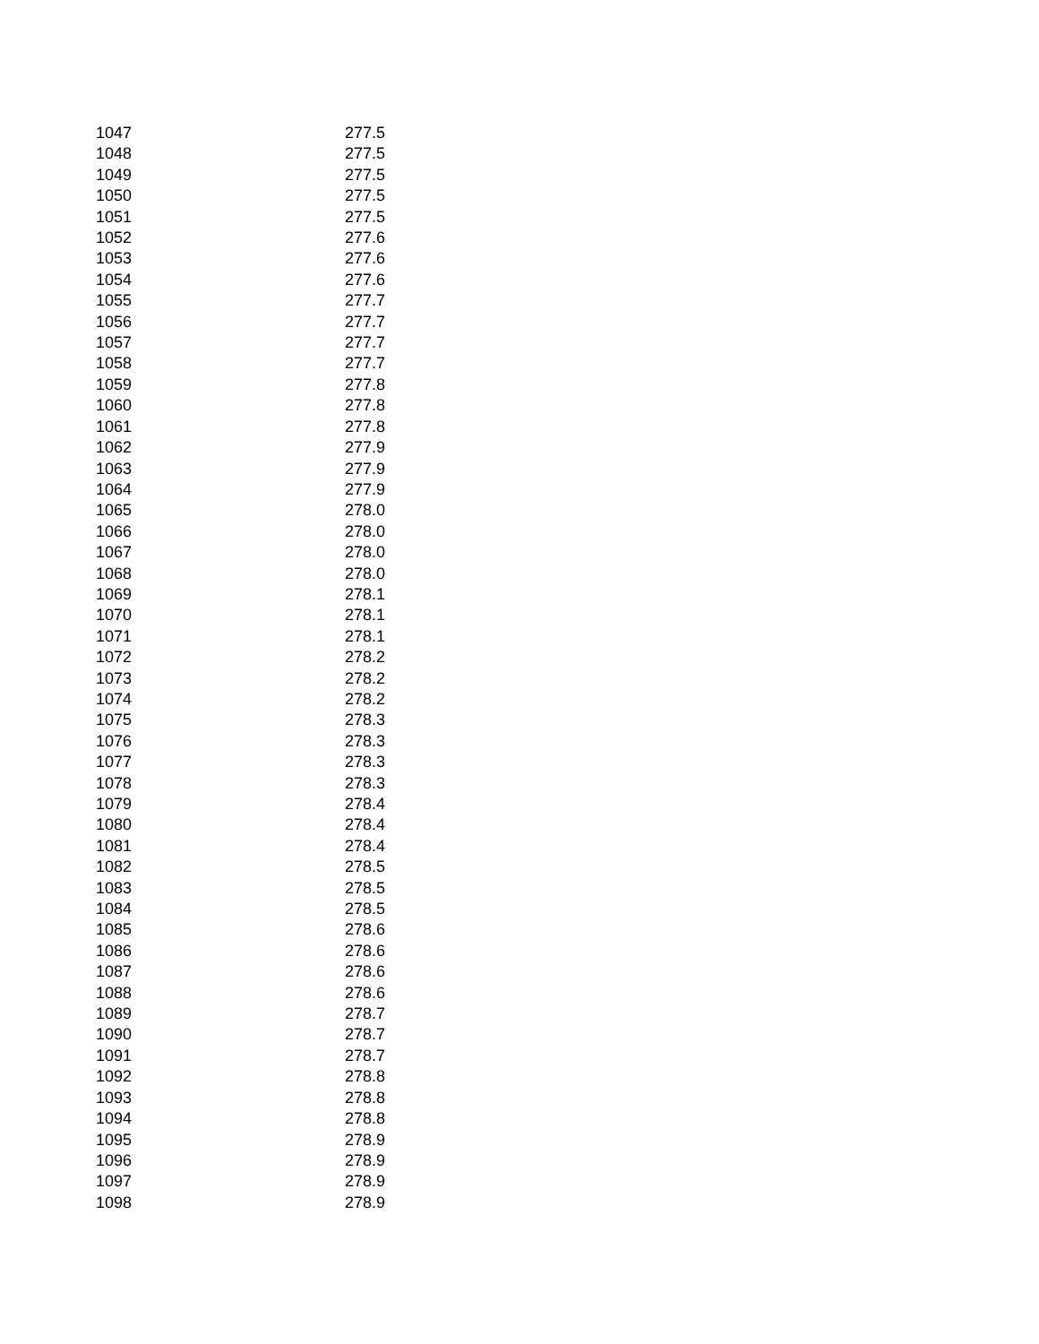| 1047 | 277.5 |
| 1048 | 277.5 |
| 1049 | 277.5 |
| 1050 | 277.5 |
| 1051 | 277.5 |
| 1052 | 277.6 |
| 1053 | 277.6 |
| 1054 | 277.6 |
| 1055 | 277.7 |
| 1056 | 277.7 |
| 1057 | 277.7 |
| 1058 | 277.7 |
| 1059 | 277.8 |
| 1060 | 277.8 |
| 1061 | 277.8 |
| 1062 | 277.9 |
| 1063 | 277.9 |
| 1064 | 277.9 |
| 1065 | 278.0 |
| 1066 | 278.0 |
| 1067 | 278.0 |
| 1068 | 278.0 |
| 1069 | 278.1 |
| 1070 | 278.1 |
| 1071 | 278.1 |
| 1072 | 278.2 |
| 1073 | 278.2 |
| 1074 | 278.2 |
| 1075 | 278.3 |
| 1076 | 278.3 |
| 1077 | 278.3 |
| 1078 | 278.3 |
| 1079 | 278.4 |
| 1080 | 278.4 |
| 1081 | 278.4 |
| 1082 | 278.5 |
| 1083 | 278.5 |
| 1084 | 278.5 |
| 1085 | 278.6 |
| 1086 | 278.6 |
| 1087 | 278.6 |
| 1088 | 278.6 |
| 1089 | 278.7 |
| 1090 | 278.7 |
| 1091 | 278.7 |
| 1092 | 278.8 |
| 1093 | 278.8 |
| 1094 | 278.8 |
| 1095 | 278.9 |
| 1096 | 278.9 |
| 1097 | 278.9 |
| 1098 | 278.9 |